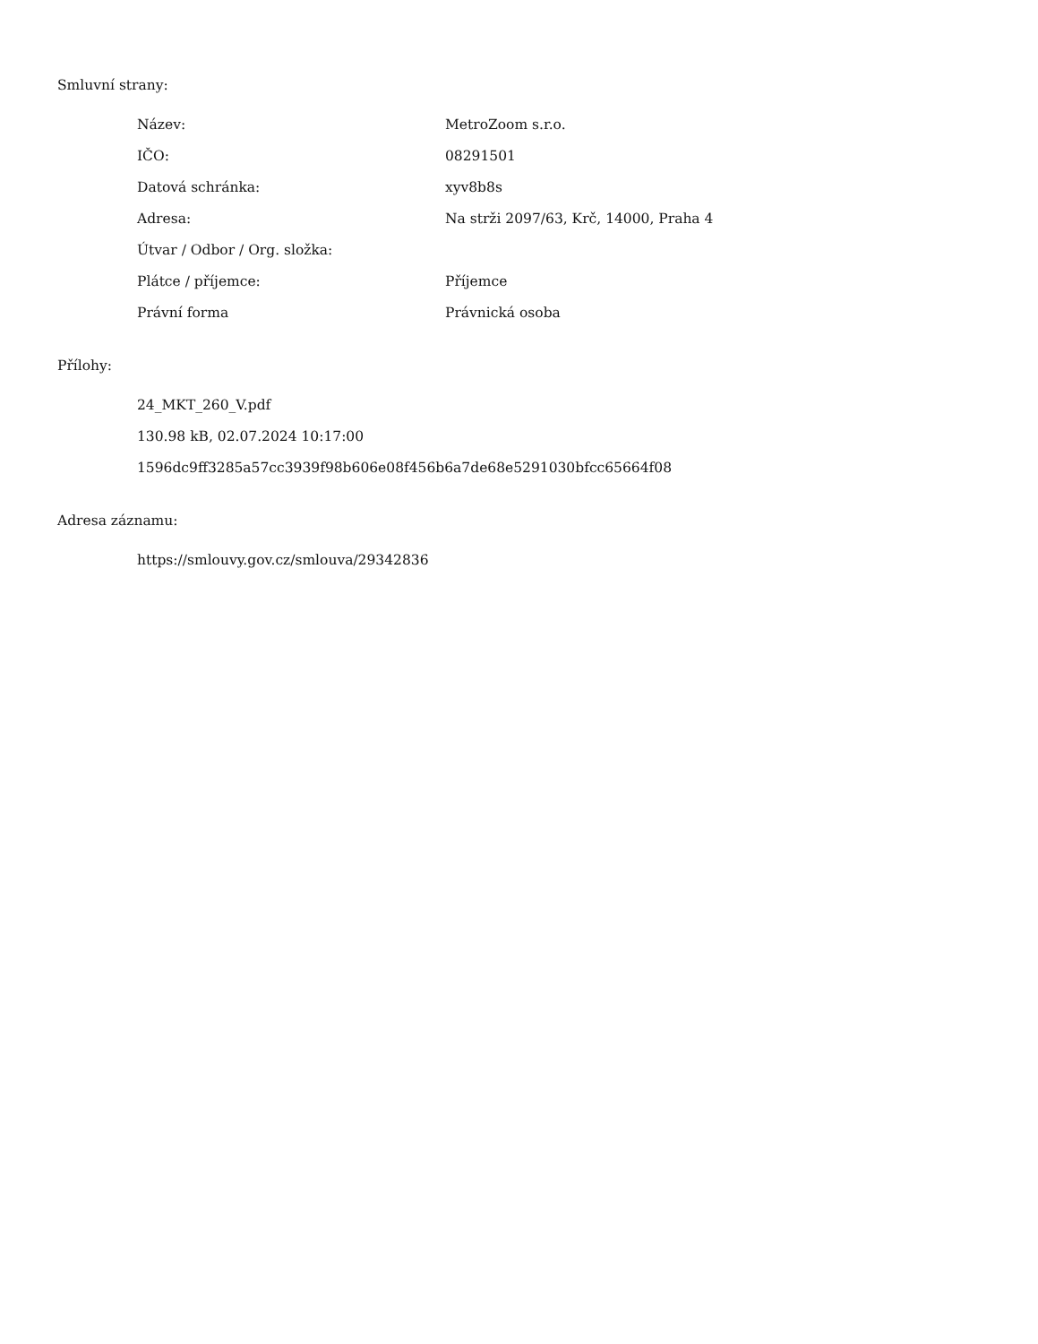Smluvní strany:
| Název: | MetroZoom s.r.o. |
| IČO: | 08291501 |
| Datová schránka: | xyv8b8s |
| Adresa: | Na strži 2097/63, Krč, 14000, Praha 4 |
| Útvar / Odbor / Org. složka: | |
| Plátce / příjemce: | Příjemce |
| Právní forma | Právnická osoba |
Přílohy:
24_MKT_260_V.pdf
130.98 kB, 02.07.2024 10:17:00
1596dc9ff3285a57cc3939f98b606e08f456b6a7de68e5291030bfcc65664f08
Adresa záznamu:
https://smlouvy.gov.cz/smlouva/29342836